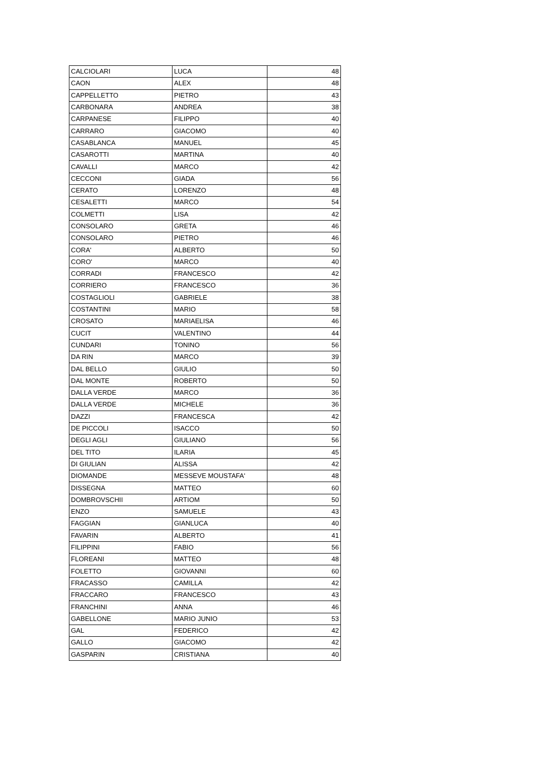| CALCIOLARI | LUCA | 48 |
| CAON | ALEX | 48 |
| CAPPELLETTO | PIETRO | 43 |
| CARBONARA | ANDREA | 38 |
| CARPANESE | FILIPPO | 40 |
| CARRARO | GIACOMO | 40 |
| CASABLANCA | MANUEL | 45 |
| CASAROTTI | MARTINA | 40 |
| CAVALLI | MARCO | 42 |
| CECCONI | GIADA | 56 |
| CERATO | LORENZO | 48 |
| CESALETTI | MARCO | 54 |
| COLMETTI | LISA | 42 |
| CONSOLARO | GRETA | 46 |
| CONSOLARO | PIETRO | 46 |
| CORA' | ALBERTO | 50 |
| CORO' | MARCO | 40 |
| CORRADI | FRANCESCO | 42 |
| CORRIERO | FRANCESCO | 36 |
| COSTAGLIOLI | GABRIELE | 38 |
| COSTANTINI | MARIO | 58 |
| CROSATO | MARIAELISA | 46 |
| CUCIT | VALENTINO | 44 |
| CUNDARI | TONINO | 56 |
| DA RIN | MARCO | 39 |
| DAL BELLO | GIULIO | 50 |
| DAL MONTE | ROBERTO | 50 |
| DALLA VERDE | MARCO | 36 |
| DALLA VERDE | MICHELE | 36 |
| DAZZI | FRANCESCA | 42 |
| DE PICCOLI | ISACCO | 50 |
| DEGLI AGLI | GIULIANO | 56 |
| DEL TITO | ILARIA | 45 |
| DI GIULIAN | ALISSA | 42 |
| DIOMANDE | MESSEVE MOUSTAFA' | 48 |
| DISSEGNA | MATTEO | 60 |
| DOMBROVSCHII | ARTIOM | 50 |
| ENZO | SAMUELE | 43 |
| FAGGIAN | GIANLUCA | 40 |
| FAVARIN | ALBERTO | 41 |
| FILIPPINI | FABIO | 56 |
| FLOREANI | MATTEO | 48 |
| FOLETTO | GIOVANNI | 60 |
| FRACASSO | CAMILLA | 42 |
| FRACCARO | FRANCESCO | 43 |
| FRANCHINI | ANNA | 46 |
| GABELLONE | MARIO JUNIO | 53 |
| GAL | FEDERICO | 42 |
| GALLO | GIACOMO | 42 |
| GASPARIN | CRISTIANA | 40 |